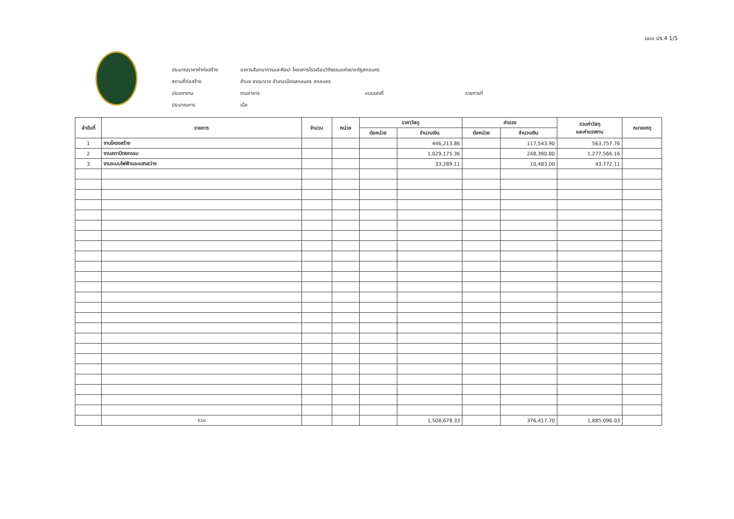แบบ ปร.4 1/5
ประมาณราคาค่าก่อสร้าง
อาคารสันทนาการและศิลปะ โครงการโรงเรียนวิถีธรรมแห่งราชภัฏสกลนคร
สถานที่ก่อสร้าง
ตำบล ธาตุนาเวง อำเภอเมืองสกลนคร สกลนคร
ประเภทงาน
งานอาคาร
แบบเลขที่
รายการที่
ประมาณการ
เมื่อ
| ลำดับที่ | รายการ | จำนวน | หน่วย | ราคาวัสดุ | | ค่าแรง | | รวมค่าวัสดุ และค่าแรงงาน | หมายเหตุ |
| --- | --- | --- | --- | --- | --- | --- | --- | --- | --- |
| | | | | ต่อหน่วย | จำนวนเงิน | ต่อหน่วย | จำนวนเงิน | | |
| 1 | งานโครงสร้าง | | | | 446,213.86 | | 117,543.90 | 563,757.76 | |
| 2 | งานสถาปัตยกรรม | | | | 1,029,175.36 | | 248,390.80 | 1,277,566.16 | |
| 3 | งานระบบไฟฟ้าและแสงสว่าง | | | | 33,289.11 | | 10,483.00 | 43,772.11 | |
| | รวม | | | | 1,508,678.33 | | 376,417.70 | 1,885,096.03 | |